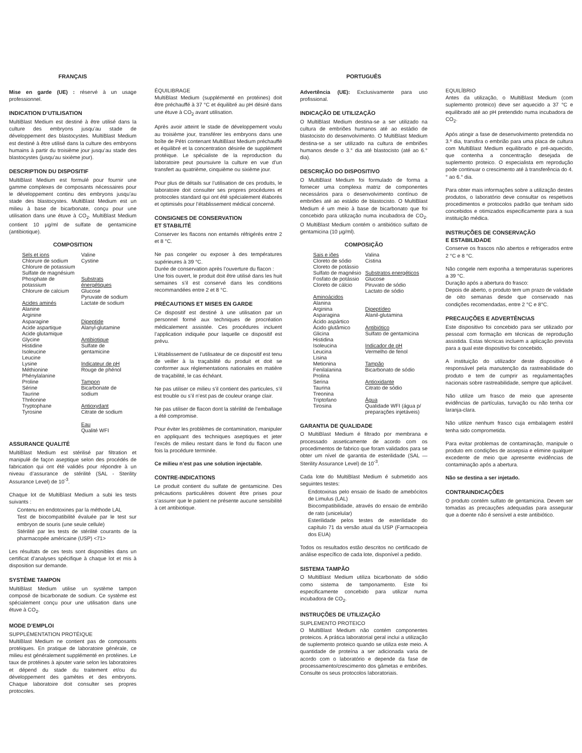FRANÇAIS
Mise en garde (UE) : réservé à un usage professionnel.
INDICATION D’UTILISATION
MultiBlast Medium est destiné à être utilisé dans la culture des embryons jusqu’au stade de développement des blastocystes. MultiBlast Medium est destiné à être utilisé dans la culture des embryons humains à partir du troisième jour jusqu’au stade des blastocystes (jusqu’au sixième jour).
DESCRIPTION DU DISPOSITIF
MultiBlast Medium est formulé pour fournir une gamme complexes de composants nécessaires pour le développement continu des embryons jusqu’au stade des blastocystes. MultiBlast Medium est un milieu à base de bicarbonate, conçu pour une utilisation dans une étuve à CO<sub>2</sub>. MultiBlast Medium contient 10 µg/ml de sulfate de gentamicine (antibiotique).
COMPOSITION
| Sels et ions Chlorure de sodium Chlorure de potassium Sulfate de magnésium Phosphate de potassium Chlorure de calcium Acides aminés Alanine Arginine Asparagine Acide aspartique Acide glutamique Glycine Histidine Isoleucine Leucine Lysine Méthionine Phénylalanine Proline Sérine Taurine Thréonine Tryptophane Tyrosine | Valine Cystine Substrats énergétiques Glucose Pyruvate de sodium Lactate de sodium Dipeptide Alanyl-glutamine Antibiotique Sulfate de gentamicine Indicateur de pH Rouge de phénol Tampon Bicarbonate de sodium Antioxydant Citrate de sodium Eau Qualité WFI |
ASSURANCE QUALITÉ
MultiBlast Medium est stérilisé par filtration et manipulé de façon aseptique selon des procédés de fabrication qui ont été validés pour répondre à un niveau d’assurance de stérilité (SAL - Sterility Assurance Level) de 10<sup>-3</sup>.
Chaque lot de MultiBlast Medium a subi les tests suivants :
Contenu en endotoxines par la méthode LAL
Test de biocompatibilité évaluée par le test sur embryon de souris (une seule cellule)
Stérilité par les tests de stérilité courants de la pharmacopée américaine (USP) <71>
Les résultats de ces tests sont disponibles dans un certificat d’analyses spécifique à chaque lot et mis à disposition sur demande.
SYSTÈME TAMPON
MultiBlast Medium utilise un système tampon composé de bicarbonate de sodium. Ce système est spécialement conçu pour une utilisation dans une étuve à CO<sub>2</sub>.
MODE D’EMPLOI
SUPPLÉMENTATION PROTÉIQUE
MultiBlast Medium ne contient pas de composants protéiques. En pratique de laboratoire générale, ce milieu est généralement supplémenté en protéines. Le taux de protéines à ajouter varie selon les laboratoires et dépend du stade du traitement et/ou du développement des gamètes et des embryons. Chaque laboratoire doit consulter ses propres protocoles.
ÉQUILIBRAGE
MultiBlast Medium (supplémenté en protéines) doit être préchauffé à 37 °C et équilibré au pH désiré dans une étuve à CO<sub>2</sub> avant utilisation.
Après avoir atteint le stade de développement voulu au troisième jour, transférer les embryons dans une boîte de Pétri contenant MultiBlast Medium préchauffé et équilibré et la concentration désirée de supplément protéique. Le spécialiste de la reproduction du laboratoire peut poursuivre la culture en vue d’un transfert au quatrième, cinquième ou sixième jour.
Pour plus de détails sur l’utilisation de ces produits, le laboratoire doit consulter ses propres procédures et protocoles standard qui ont été spécialement élaborés et optimisés pour l’établissement médical concerné.
CONSIGNES DE CONSERVATION
ET STABILITÉ
Conserver les flacons non entamés réfrigérés entre 2 et 8 °C.
Ne pas congeler ou exposer à des températures supérieures à 39 °C.
Durée de conservation après l’ouverture du flacon :
Une fois ouvert, le produit doit être utilisé dans les huit semaines s’il est conservé dans les conditions recommandées entre 2 et 8 °C.
PRÉCAUTIONS ET MISES EN GARDE
Ce dispositif est destiné à une utilisation par un personnel formé aux techniques de procréation médicalement assistée. Ces procédures incluent l’application indiquée pour laquelle ce dispositif est prévu.
L’établissement de l’utilisateur de ce dispositif est tenu de veiller à la traçabilité du produit et doit se conformer aux réglementations nationales en matière de traçabilité, le cas échéant.
Ne pas utiliser ce milieu s’il contient des particules, s’il est trouble ou s’il n’est pas de couleur orange clair.
Ne pas utiliser de flacon dont la stérilité de l’emballage a été compromise.
Pour éviter les problèmes de contamination, manipuler en appliquant des techniques aseptiques et jeter l’excès de milieu restant dans le fond du flacon une fois la procédure terminée.
Ce milieu n’est pas une solution injectable.
CONTRE-INDICATIONS
Le produit contient du sulfate de gentamicine. Des précautions particulières doivent être prises pour s’assurer que le patient ne présente aucune sensibilité à cet antibiotique.
PORTUGUÊS
Advertência (UE): Exclusivamente para uso profissional.
INDICAÇÃO DE UTILIZAÇÃO
O MultiBlast Medium destina-se a ser utilizado na cultura de embriões humanos até ao estádio de blastocisto do desenvolvimento. O MultiBlast Medium destina-se a ser utilizado na cultura de embriões humanos desde o 3.° dia até blastocisto (até ao 6.° dia).
DESCRIÇÃO DO DISPOSITIVO
O MultiBlast Medium foi formulado de forma a fornecer uma complexa matriz de componentes necessários para o desenvolvimento contínuo de embriões até ao estádio de blastocisto. O MultiBlast Medium é um meio à base de bicarbonato que foi concebido para utilização numa incubadora de CO<sub>2</sub>. O MultiBlast Medium contém o antibiótico sulfato de gentamicina (10 µg/ml).
COMPOSIÇÃO
| Sais e iões Cloreto de sódio Cloreto de potássio Sulfato de magnésio Fosfato de potássio Cloreto de cálcio Aminoácidos Alanina Arginina Asparagina Ácido aspártico Ácido glutâmico Glicina Histidina Isoleucina Leucina Lisina Metionina Fenilalanina Prolina Serina Taurina Treonina Triptofano Tirosina | Valina Cistina Substratos energéticos Glucose Piruvato de sódio Lactato de sódio Dipeptídeo Alanil-glutamina Antibiótico Sulfato de gentamicina Indicador de pH Vermelho de fenol Tampão Bicarbonato de sódio Antioxidante Citrato de sódio Água Qualidade WFI (água p/ preparações injetáveis) |
GARANTIA DE QUALIDADE
O MultiBlast Medium é filtrado por membrana e processado asseticamente de acordo com os procedimentos de fabrico que foram validados para se obter um nível de garantia de esterilidade (SAL — Sterility Assurance Level) de 10<sup>-3</sup>.
Cada lote do MultiBlast Medium é submetido aos seguintes testes:
Endotoxinas pelo ensaio de lisado de amebócitos de Limulus (LAL)
Biocompatibilidade, através do ensaio de embrião de rato (unicelular)
Esterilidade pelos testes de esterilidade do capítulo 71 da versão atual da USP (Farmacopeia dos EUA)
Todos os resultados estão descritos no certificado de análise específico de cada lote, disponível a pedido.
SISTEMA TAMPÃO
O MultiBlast Medium utiliza bicarbonato de sódio como sistema de tamponamento. Este foi especificamente concebido para utilizar numa incubadora de CO<sub>2</sub>.
INSTRUÇÕES DE UTILIZAÇÃO
SUPLEMENTO PROTEICO
O MultiBlast Medium não contém componentes proteicos. A prática laboratorial geral inclui a utilização de suplemento proteico quando se utiliza este meio. A quantidade de proteína a ser adicionada varia de acordo com o laboratório e depende da fase de processamento/crescimento dos gâmetas e embriões. Consulte os seus protocolos laboratoriais.
EQUILÍBRIO
Antes da utilização, o MultiBlast Medium (com suplemento proteico) deve ser aquecido a 37 °C e equilibrado até ao pH pretendido numa incubadora de CO<sub>2</sub>.
Após atingir a fase de desenvolvimento pretendida no 3.º dia, transfira o embrião para uma placa de cultura com MultiBlast Medium equilibrado e pré-aquecido, que contenha a concentração desejada de suplemento proteico. O especialista em reprodução pode continuar o crescimento até à transferência do 4.° ao 6.° dia.
Para obter mais informações sobre a utilização destes produtos, o laboratório deve consultar os respetivos procedimentos e protocolos padrão que tenham sido concebidos e otimizados especificamente para a sua instituição médica.
INSTRUÇÕES DE CONSERVAÇÃO
E ESTABILIDADE
Conserve os frascos não abertos e refrigerados entre 2 °C e 8 °C.
Não congele nem exponha a temperaturas superiores a 39 °C.
Duração após a abertura do frasco:
Depois de aberto, o produto tem um prazo de validade de oito semanas desde que conservado nas condições recomendadas, entre 2 °C e 8°C.
PRECAUÇÕES E ADVERTÊNCIAS
Este dispositivo foi concebido para ser utilizado por pessoal com formação em técnicas de reprodução assistida. Estas técnicas incluem a aplicação prevista para a qual este dispositivo foi concebido.
A instituição do utilizador deste dispositivo é responsável pela manutenção da rastreabilidade do produto e tem de cumprir as regulamentações nacionais sobre rastreabilidade, sempre que aplicável.
Não utilize um frasco de meio que apresente evidências de partículas, turvação ou não tenha cor laranja-clara.
Não utilize nenhum frasco cuja embalagem estéril tenha sido comprometida.
Para evitar problemas de contaminação, manipule o produto em condições de assepsia e elimine qualquer excedente de meio que apresente evidências de contaminação após a abertura.
Não se destina a ser injetado.
CONTRAINDICAÇÕES
O produto contém sulfato de gentamicina. Devem ser tomadas as precauções adequadas para assegurar que a doente não é sensível a este antibiótico.